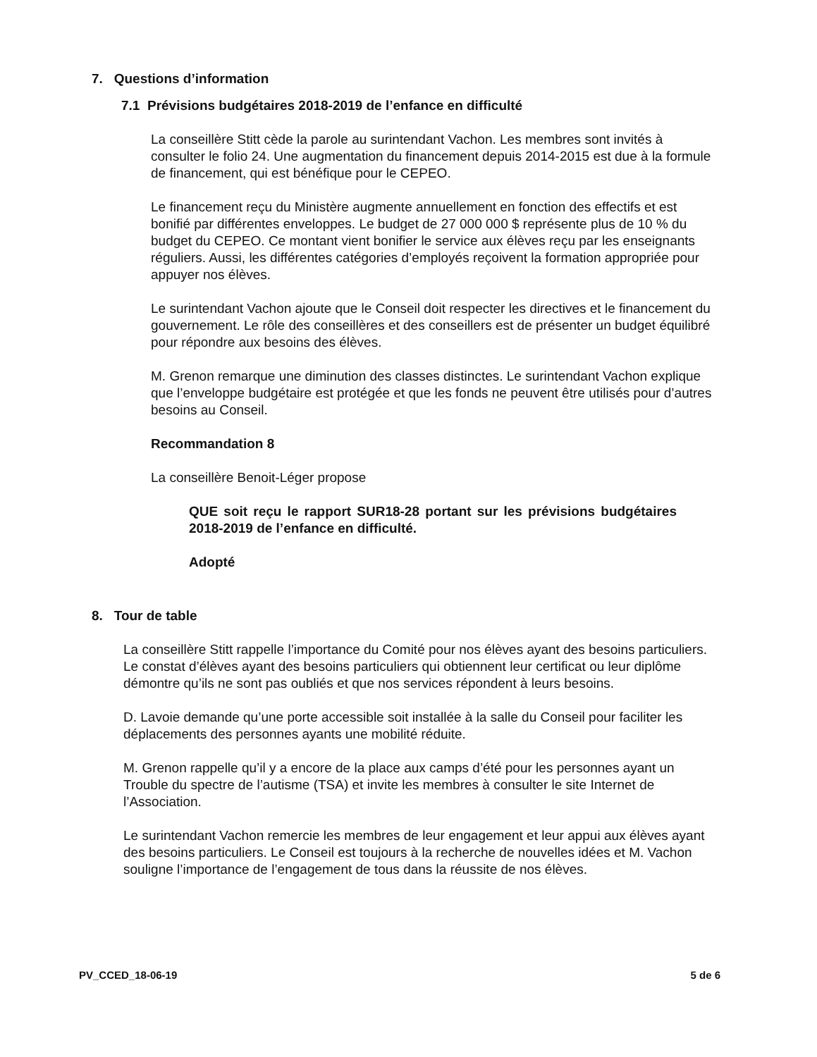7. Questions d’information
7.1 Prévisions budgétaires 2018-2019 de l’enfance en difficulté
La conseillère Stitt cède la parole au surintendant Vachon. Les membres sont invités à consulter le folio 24. Une augmentation du financement depuis 2014-2015 est due à la formule de financement, qui est bénéfique pour le CEPEO.
Le financement reçu du Ministère augmente annuellement en fonction des effectifs et est bonifié par différentes enveloppes. Le budget de 27 000 000 $ représente plus de 10 % du budget du CEPEO. Ce montant vient bonifier le service aux élèves reçu par les enseignants réguliers. Aussi, les différentes catégories d’employés reçoivent la formation appropriée pour appuyer nos élèves.
Le surintendant Vachon ajoute que le Conseil doit respecter les directives et le financement du gouvernement. Le rôle des conseillères et des conseillers est de présenter un budget équilibré pour répondre aux besoins des élèves.
M. Grenon remarque une diminution des classes distinctes. Le surintendant Vachon explique que l’enveloppe budgétaire est protégée et que les fonds ne peuvent être utilisés pour d’autres besoins au Conseil.
Recommandation 8
La conseillère Benoit-Léger propose
QUE soit reçu le rapport SUR18-28 portant sur les prévisions budgétaires 2018-2019 de l’enfance en difficulté.
Adopté
8. Tour de table
La conseillère Stitt rappelle l’importance du Comité pour nos élèves ayant des besoins particuliers. Le constat d’élèves ayant des besoins particuliers qui obtiennent leur certificat ou leur diplôme démontre qu’ils ne sont pas oubliés et que nos services répondent à leurs besoins.
D. Lavoie demande qu’une porte accessible soit installée à la salle du Conseil pour faciliter les déplacements des personnes ayants une mobilité réduite.
M. Grenon rappelle qu’il y a encore de la place aux camps d’été pour les personnes ayant un Trouble du spectre de l’autisme (TSA) et invite les membres à consulter le site Internet de l’Association.
Le surintendant Vachon remercie les membres de leur engagement et leur appui aux élèves ayant des besoins particuliers. Le Conseil est toujours à la recherche de nouvelles idées et M. Vachon souligne l’importance de l’engagement de tous dans la réussite de nos élèves.
PV_CCED_18-06-19 5 de 6